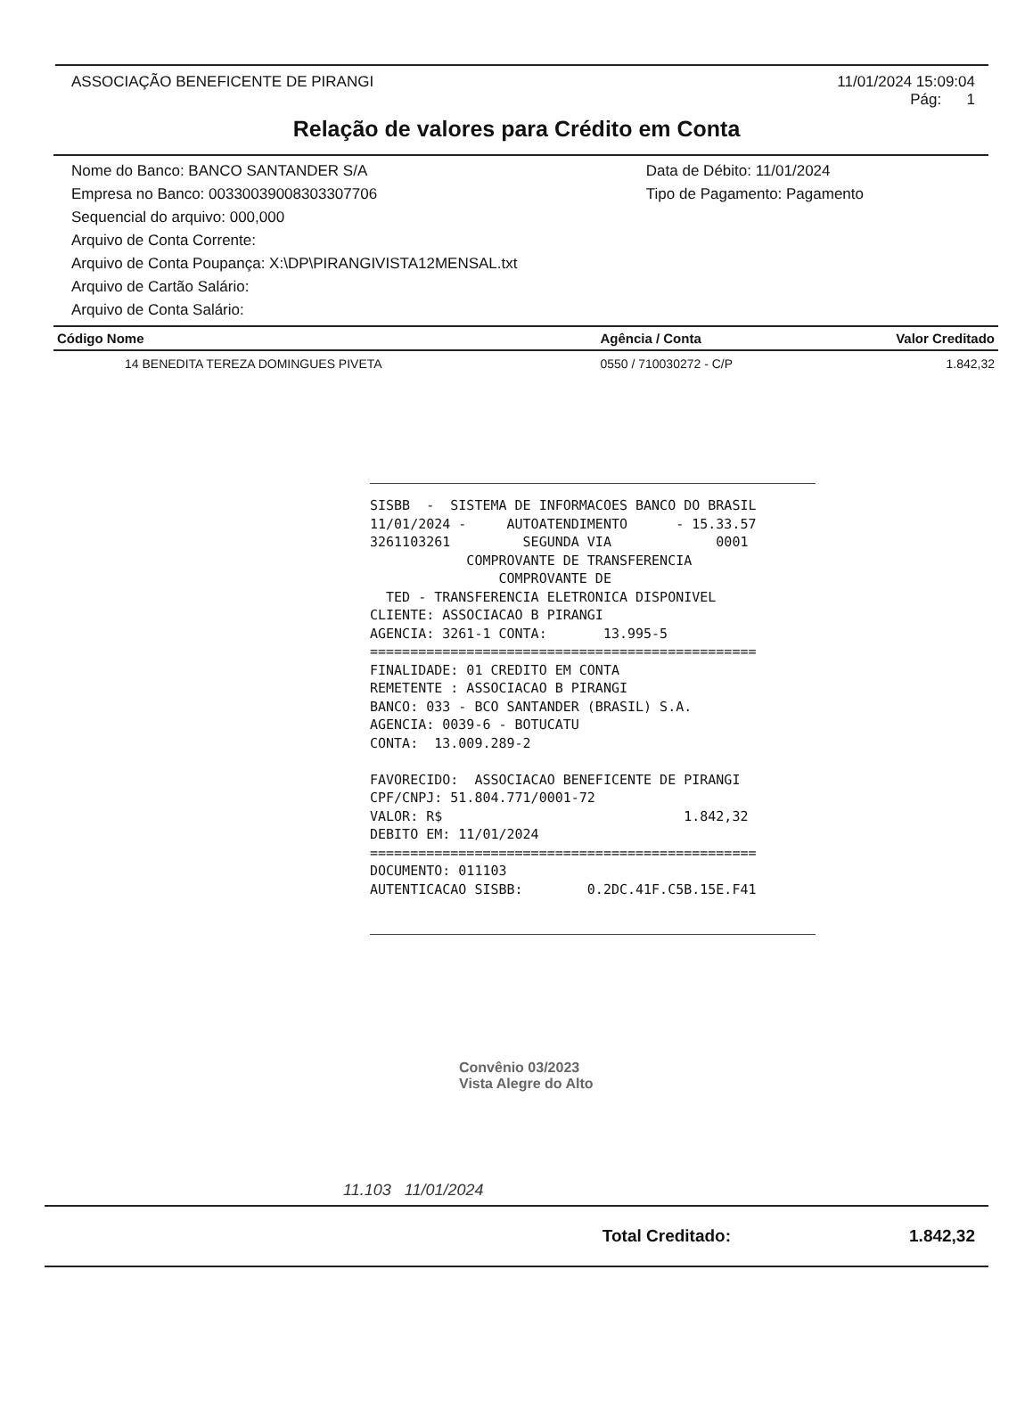ASSOCIAÇÃO BENEFICENTE DE PIRANGI
11/01/2024 15:09:04
Pág: 1
Relação de valores para Crédito em Conta
Nome do Banco: BANCO SANTANDER S/A
Empresa no Banco: 00330039008303307706
Data de Débito: 11/01/2024
Tipo de Pagamento: Pagamento
Sequencial do arquivo: 000,000
Arquivo de Conta Corrente:
Arquivo de Conta Poupança: X:\DP\PIRANGIVISTA12MENSAL.txt
Arquivo de Cartão Salário:
Arquivo de Conta Salário:
| Código Nome | Agência / Conta | Valor Creditado |
| --- | --- | --- |
| 14 BENEDITA TEREZA DOMINGUES PIVETA | 0550 / 710030272 - C/P | 1.842,32 |
SISBB  -  SISTEMA DE INFORMACOES BANCO DO BRASIL
11/01/2024 -     AUTOATENDIMENTO      - 15.33.57
3261103261         SEGUNDA VIA             0001
            COMPROVANTE DE TRANSFERENCIA
                COMPROVANTE DE
  TED - TRANSFERENCIA ELETRONICA DISPONIVEL
CLIENTE: ASSOCIACAO B PIRANGI
AGENCIA: 3261-1 CONTA:       13.995-5
================================================
FINALIDADE: 01 CREDITO EM CONTA
REMETENTE : ASSOCIACAO B PIRANGI
BANCO: 033 - BCO SANTANDER (BRASIL) S.A.
AGENCIA: 0039-6 - BOTUCATU
CONTA:  13.009.289-2

FAVORECIDO:  ASSOCIACAO BENEFICENTE DE PIRANGI
CPF/CNPJ: 51.804.771/0001-72
VALOR: R$                              1.842,32
DEBITO EM: 11/01/2024
================================================
DOCUMENTO: 011103
AUTENTICACAO SISBB:        0.2DC.41F.C5B.15E.F41
Convênio 03/2023
Vista Alegre do Alto
11.103 11/01/2024
Total Creditado: 1.842,32